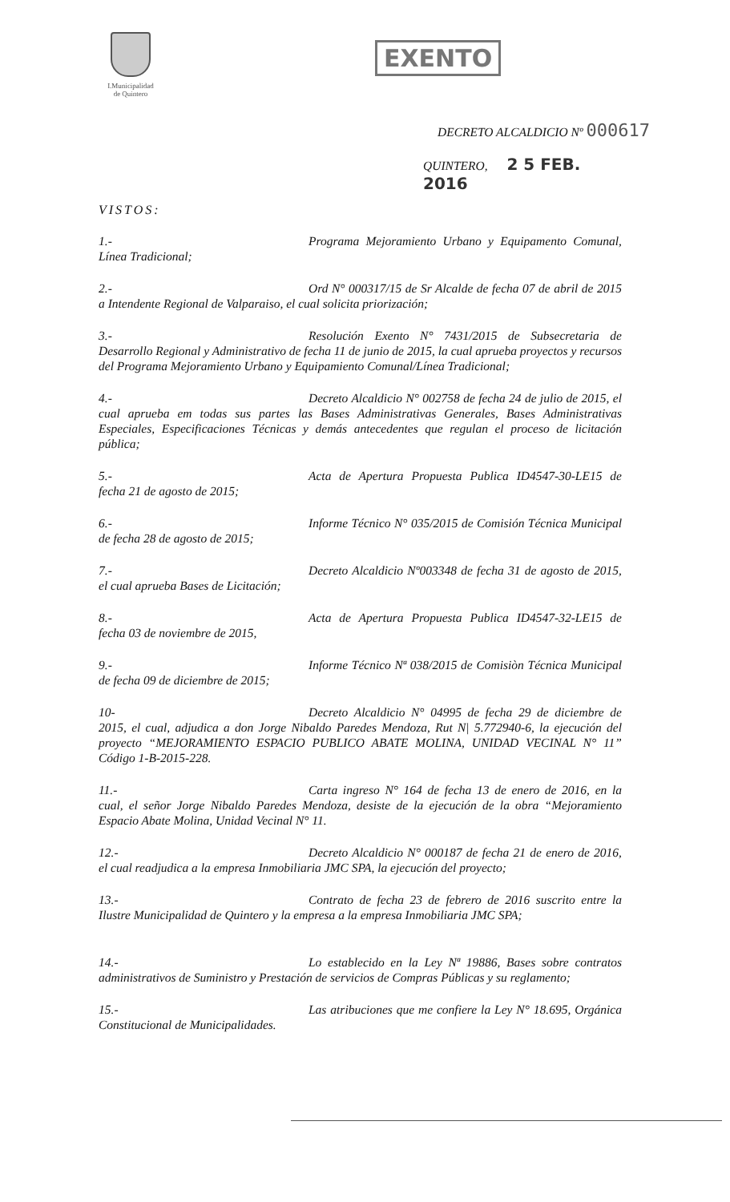I.Municipalidad
de Quintero
EXENTO
DECRETO ALCALDICIO Nº 000617
QUINTERO, 2 5 FEB. 2016
VISTOS:
1.- Programa Mejoramiento Urbano y Equipamento Comunal, Línea Tradicional;
2.- Ord N° 000317/15 de Sr Alcalde de fecha 07 de abril de 2015 a Intendente Regional de Valparaiso, el cual solicita priorización;
3.- Resolución Exento N° 7431/2015 de Subsecretaria de Desarrollo Regional y Administrativo de fecha 11 de junio de 2015, la cual aprueba proyectos y recursos del Programa Mejoramiento Urbano y Equipamiento Comunal/Línea Tradicional;
4.- Decreto Alcaldicio N° 002758 de fecha 24 de julio de 2015, el cual aprueba em todas sus partes las Bases Administrativas Generales, Bases Administrativas Especiales, Especificaciones Técnicas y demás antecedentes que regulan el proceso de licitación pública;
5.- Acta de Apertura Propuesta Publica ID4547-30-LE15 de fecha 21 de agosto de 2015;
6.- Informe Técnico N° 035/2015 de Comisión Técnica Municipal de fecha 28 de agosto de 2015;
7.- Decreto Alcaldicio Nº003348 de fecha 31 de agosto de 2015, el cual aprueba Bases de Licitación;
8.- Acta de Apertura Propuesta Publica ID4547-32-LE15 de fecha 03 de noviembre de 2015,
9.- Informe Técnico Nª 038/2015 de Comisiòn Técnica Municipal de fecha 09 de diciembre de 2015;
10- Decreto Alcaldicio N° 04995 de fecha 29 de diciembre de 2015, el cual, adjudica a don Jorge Nibaldo Paredes Mendoza, Rut N| 5.772940-6, la ejecución del proyecto “MEJORAMIENTO ESPACIO PUBLICO ABATE MOLINA, UNIDAD VECINAL N° 11” Código 1-B-2015-228.
11.- Carta ingreso N° 164 de fecha 13 de enero de 2016, en la cual, el señor Jorge Nibaldo Paredes Mendoza, desiste de la ejecución de la obra “Mejoramiento Espacio Abate Molina, Unidad Vecinal N° 11.
12.- Decreto Alcaldicio N° 000187 de fecha 21 de enero de 2016, el cual readjudica a la empresa Inmobiliaria JMC SPA, la ejecución del proyecto;
13.- Contrato de fecha 23 de febrero de 2016 suscrito entre la Ilustre Municipalidad de Quintero y la empresa a la empresa Inmobiliaria JMC SPA;
14.- Lo establecido en la Ley Nª 19886, Bases sobre contratos administrativos de Suministro y Prestación de servicios de Compras Públicas y su reglamento;
15.- Las atribuciones que me confiere la Ley N° 18.695, Orgánica Constitucional de Municipalidades.